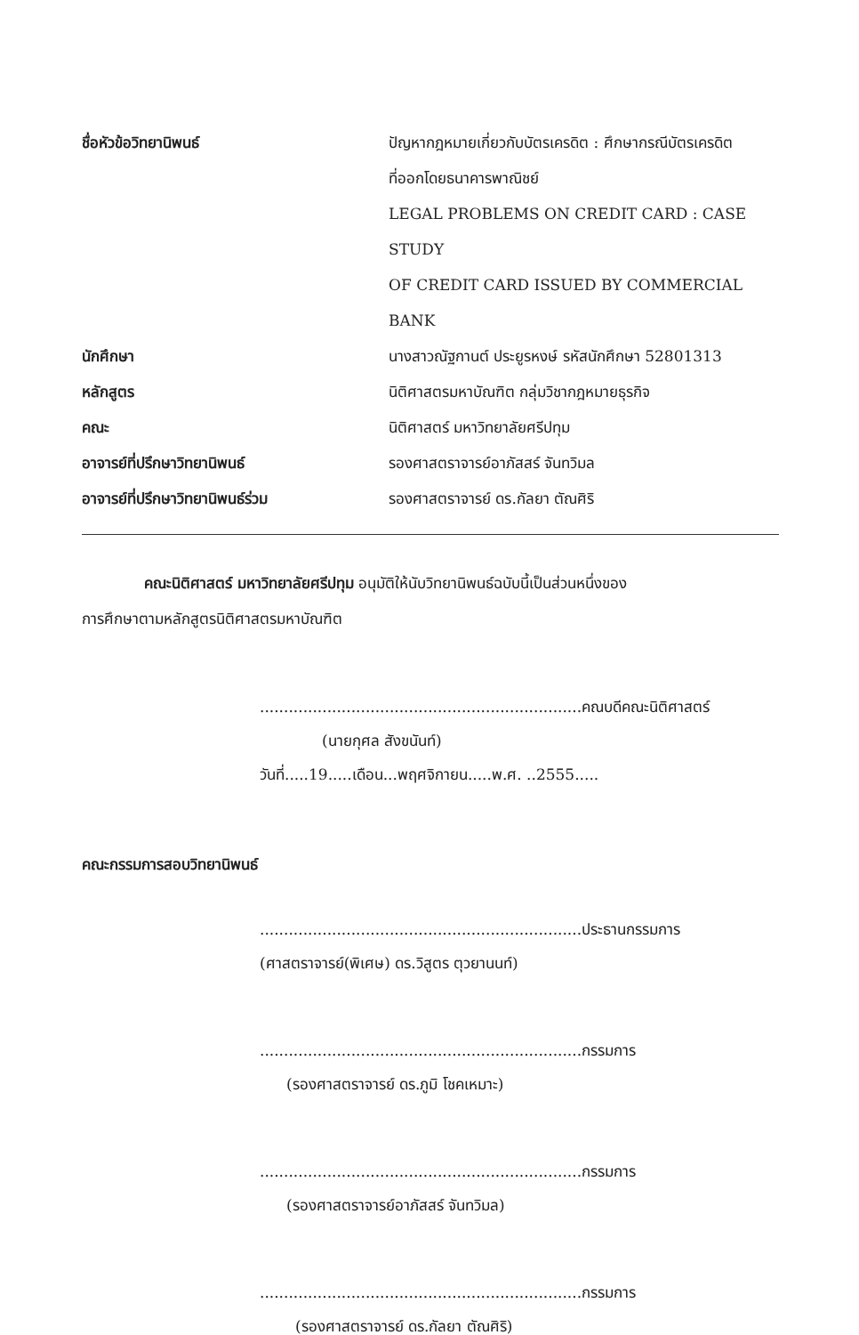| ชื่อหัวข้อวิทยานิพนธ์ | ปัญหากฎหมายเกี่ยวกับบัตรเครดิต : ศึกษากรณีบัตรเครดิต ที่ออกโดยธนาคารพาณิชย์ LEGAL PROBLEMS ON CREDIT CARD : CASE STUDY OF CREDIT CARD ISSUED BY COMMERCIAL BANK |
| นักศึกษา | นางสาวณัฐกานต์ ประยูรหงษ์ รหัสนักศึกษา 52801313 |
| หลักสูตร | นิติศาสตรมหาบัณฑิต กลุ่มวิชากฎหมายธุรกิจ |
| คณะ | นิติศาสตร์ มหาวิทยาลัยศรีปทุม |
| อาจารย์ที่ปรึกษาวิทยานิพนธ์ | รองศาสตราจารย์อาภัสสร์ จันทวิมล |
| อาจารย์ที่ปรึกษาวิทยานิพนธ์ร่วม | รองศาสตราจารย์ ดร.กัลยา ตัณศิริ |
คณะนิติศาสตร์ มหาวิทยาลัยศรีปทุม อนุมัติให้นับวิทยานิพนธ์ฉบับนี้เป็นส่วนหนึ่งของ
การศึกษาตามหลักสูตรนิติศาสตรมหาบัณฑิต
...................................................................คณบดีคณะนิติศาสตร์
(นายกุศล สังขนันท์)
วันที่.....19.....เดือน...พฤศจิกายน.....พ.ศ. ..2555.....
คณะกรรมการสอบวิทยานิพนธ์
...................................................................ประธานกรรมการ
(ศาสตราจารย์(พิเศษ) ดร.วิสูตร ตุวยานนท์)
...................................................................กรรมการ
(รองศาสตราจารย์ ดร.ภูมิ โชคเหมาะ)
...................................................................กรรมการ
(รองศาสตราจารย์อาภัสสร์ จันทวิมล)
...................................................................กรรมการ
(รองศาสตราจารย์ ดร.กัลยา ตัณศิริ)